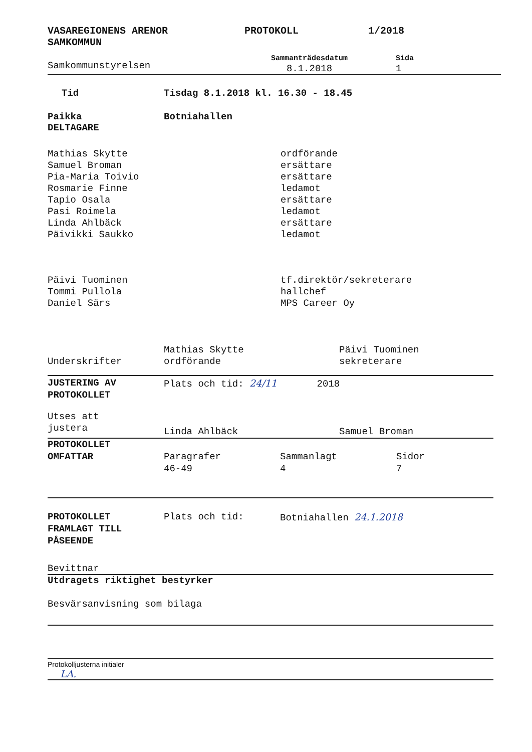VASAREGIONENS ARENOR
SAMKOMMUN
PROTOKOLL 1/2018
Samkommunstyrelsen
Sammanträdesdatum
8.1.2018
Sida
1
Tid Tisdag 8.1.2018 kl. 16.30 - 18.45
Paikka
DELTAGARE
Botniahallen
Mathias Skytte
Samuel Broman
Pia-Maria Toivio
Rosmarie Finne
Tapio Osala
Pasi Roimela
Linda Ahlbäck
Päivikki Saukko
ordförande
ersättare
ersättare
ledamot
ersättare
ledamot
ersättare
ledamot
Päivi Tuominen
Tommi Pullola
Daniel Särs
tf.direktör/sekreterare
hallchef
MPS Career Oy
Underskrifter
Mathias Skytte
ordförande
Päivi Tuominen
sekreterare
JUSTERING AV
PROTOKOLLET
Plats och tid: 24/11 2018
Utses att
justera
Linda Ahlbäck Samuel Broman
PROTOKOLLET
OMFATTAR
Paragrafer
46-49
Sammanlagt
4
Sidor
7
PROTOKOLLET
FRAMLAGT TILL
PÅSEENDE
Plats och tid: Botniahallen 24.1.2018
Bevittnar
Utdragets riktighet bestyrker
Besvärsanvisning som bilaga
Protokolljusterna initialer
LA.